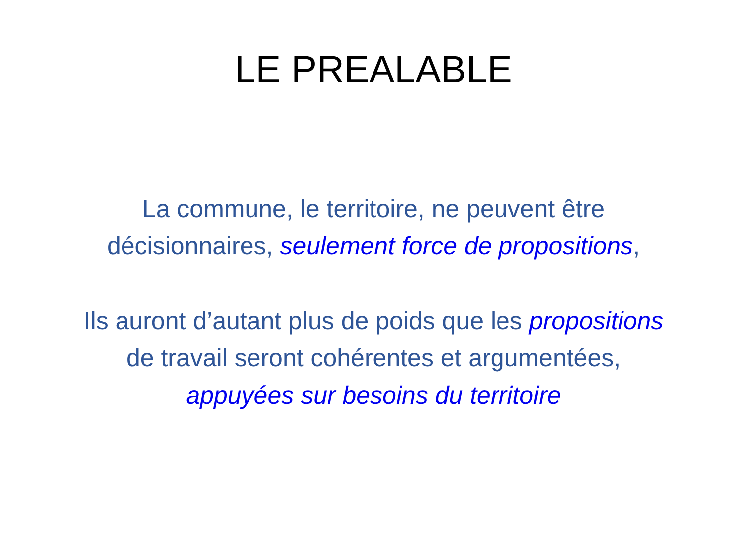LE PREALABLE
La commune, le territoire, ne peuvent être
décisionnaires, seulement force de propositions,
Ils auront d’autant plus de poids que les propositions
de travail seront cohérentes et argumentées,
appuyées sur besoins du territoire